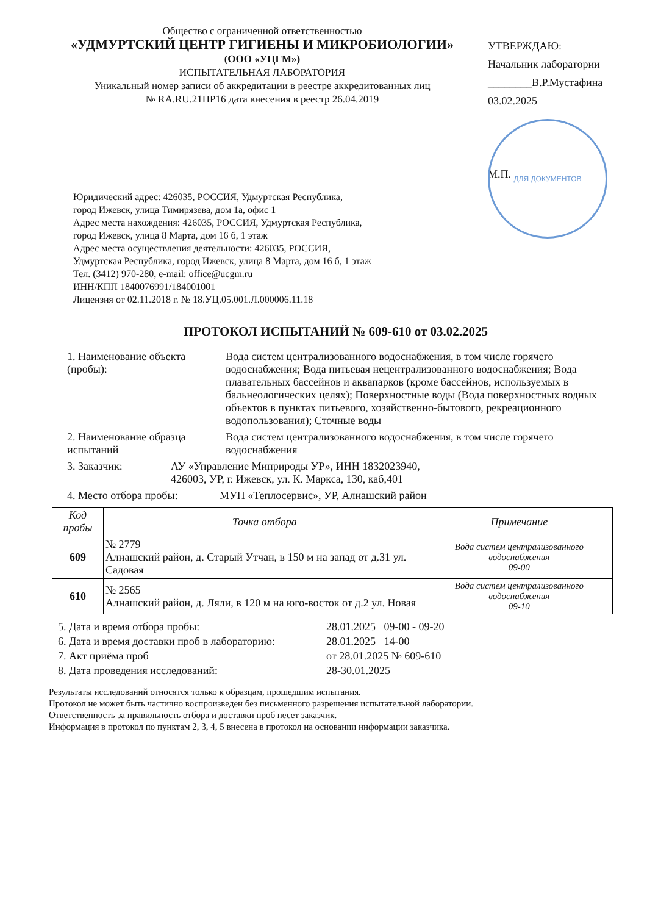Общество с ограниченной ответственностью
«УДМУРТСКИЙ ЦЕНТР ГИГИЕНЫ И МИКРОБИОЛОГИИ»
(ООО «УЦГМ»)
ИСПЫТАТЕЛЬНАЯ ЛАБОРАТОРИЯ
Уникальный номер записи об аккредитации в реестре аккредитованных лиц
№ RA.RU.21НР16 дата внесения в реестр 26.04.2019
УТВЕРЖДАЮ:
Начальник лаборатории
________В.Р.Мустафина
03.02.2025
М.П.
ДЛЯ ДОКУМЕНТОВ
Юридический адрес: 426035, РОССИЯ, Удмуртская Республика,
город Ижевск, улица Тимирязева, дом 1а, офис 1
Адрес места нахождения: 426035, РОССИЯ, Удмуртская Республика,
город Ижевск, улица 8 Марта, дом 16 б, 1 этаж
Адрес места осуществления деятельности: 426035, РОССИЯ,
Удмуртская Республика, город Ижевск, улица 8 Марта, дом 16 б, 1 этаж
Тел. (3412) 970-280, e-mail: office@ucgm.ru
ИНН/КПП 1840076991/184001001
Лицензия от 02.11.2018 г. № 18.УЦ.05.001.Л.000006.11.18
ПРОТОКОЛ ИСПЫТАНИЙ № 609-610 от 03.02.2025
1. Наименование объекта (пробы):
Вода систем централизованного водоснабжения, в том числе горячего водоснабжения; Вода питьевая нецентрализованного водоснабжения; Вода плавательных бассейнов и аквапарков (кроме бассейнов, используемых в бальнеологических целях); Поверхностные воды (Вода поверхностных водных объектов в пунктах питьевого, хозяйственно-бытового, рекреационного водопользования); Сточные воды
2. Наименование образца испытаний
Вода систем централизованного водоснабжения, в том числе горячего водоснабжения
3. Заказчик: АУ «Управление Миприроды УР», ИНН 1832023940,
426003, УР, г. Ижевск, ул. К. Маркса, 130, каб,401
4. Место отбора пробы: МУП «Теплосервис», УР, Алнашский район
| Код пробы | Точка отбора | Примечание |
| --- | --- | --- |
| 609 | № 2779 Алнашский район, д. Старый Утчан, в 150 м на запад от д.31 ул. Садовая | Вода систем централизованного водоснабжения 09-00 |
| 610 | № 2565 Алнашский район, д. Ляли, в 120 м на юго-восток от д.2 ул. Новая | Вода систем централизованного водоснабжения 09-10 |
5. Дата и время отбора пробы: 28.01.2025 09-00 - 09-20
6. Дата и время доставки проб в лабораторию: 28.01.2025 14-00
7. Акт приёма проб от 28.01.2025 № 609-610
8. Дата проведения исследований: 28-30.01.2025
Результаты исследований относятся только к образцам, прошедшим испытания.
Протокол не может быть частично воспроизведен без письменного разрешения испытательной лаборатории.
Ответственность за правильность отбора и доставки проб несет заказчик.
Информация в протокол по пунктам 2, 3, 4, 5 внесена в протокол на основании информации заказчика.